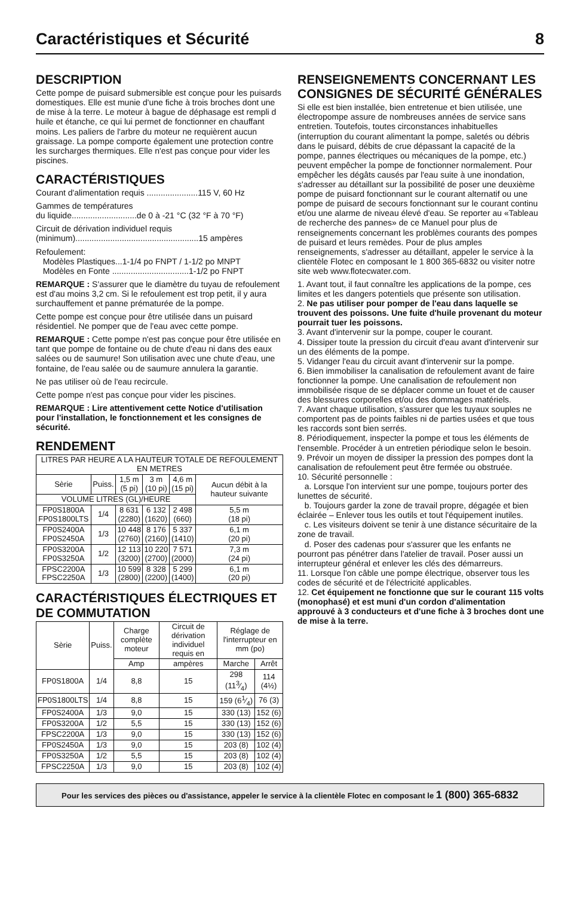Caractéristiques et Sécurité 8
DESCRIPTION
Cette pompe de puisard submersible est conçue pour les puisards domestiques. Elle est munie d'une fiche à trois broches dont une de mise à la terre. Le moteur à bague de déphasage est rempli d huile et étanche, ce qui lui permet de fonctionner en chauffant moins. Les paliers de l'arbre du moteur ne requièrent aucun graissage. La pompe comporte également une protection contre les surcharges thermiques. Elle n'est pas conçue pour vider les piscines.
CARACTÉRISTIQUES
Courant d'alimentation requis ......................115 V, 60 Hz
Gammes de températures
du liquide............................de 0 à -21 °C (32 °F à 70 °F)
Circuit de dérivation individuel requis
(minimum).....................................................15 ampères
Refoulement:
Modèles Plastiques...1-1/4 po FNPT / 1-1/2 po MNPT
Modèles en Fonte .................................1-1/2 po FNPT
REMARQUE : S'assurer que le diamètre du tuyau de refoulement est d'au moins 3,2 cm. Si le refoulement est trop petit, il y aura surchauffement et panne prématurée de la pompe.
Cette pompe est conçue pour être utilisée dans un puisard résidentiel. Ne pomper que de l'eau avec cette pompe.
REMARQUE : Cette pompe n'est pas conçue pour être utilisée en tant que pompe de fontaine ou de chute d'eau ni dans des eaux salées ou de saumure! Son utilisation avec une chute d'eau, une fontaine, de l'eau salée ou de saumure annulera la garantie.
Ne pas utiliser où de l'eau recircule.
Cette pompe n'est pas conçue pour vider les piscines.
REMARQUE : Lire attentivement cette Notice d'utilisation pour l'installation, le fonctionnement et les consignes de sécurité.
RENDEMENT
| LITRES PAR HEURE A LA HAUTEUR TOTALE DE REFOULEMENT EN METRES | | | | | |
| --- | --- | --- | --- | --- | --- |
| Sèrie | Puiss. | 1,5 m (5 pi) | 3 m (10 pi) | 4,6 m (15 pi) | Aucun débit à la hauteur suivante |
| VOLUME LITRES (GL)/HEURE | | | | | |
| FP0S1800A FP0S1800LTS | 1/4 | 8 631 (2280) | 6 132 (1620) | 2 498 (660) | 5,5 m (18 pi) |
| FP0S2400A FP0S2450A | 1/3 | 10 448 (2760) | 8 176 (2160) | 5 337 (1410) | 6,1 m (20 pi) |
| FP0S3200A FP0S3250A | 1/2 | 12 113 (3200) | 10 220 (2700) | 7 571 (2000) | 7,3 m (24 pi) |
| FPSC2200A FPSC2250A | 1/3 | 10 599 (2800) | 8 328 (2200) | 5 299 (1400) | 6,1 m (20 pi) |
CARACTÉRISTIQUES ÉLECTRIQUES ET DE COMMUTATION
| Sèrie | Puiss. | Charge complète moteur | Circuit de dérivation individuel requis en | Réglage de l'interrupteur en mm (po) | |
| --- | --- | --- | --- | --- | --- |
| | | Amp | ampères | Marche | Arrêt |
| FP0S1800A | 1/4 | 8,8 | 15 | 298 (113⁄4) | 114 (4½) |
| FP0S1800LTS | 1/4 | 8,8 | 15 | 159 (61⁄4) | 76 (3) |
| FP0S2400A | 1/3 | 9,0 | 15 | 330 (13) | 152 (6) |
| FP0S3200A | 1/2 | 5,5 | 15 | 330 (13) | 152 (6) |
| FPSC2200A | 1/3 | 9,0 | 15 | 330 (13) | 152 (6) |
| FP0S2450A | 1/3 | 9,0 | 15 | 203 (8) | 102 (4) |
| FP0S3250A | 1/2 | 5,5 | 15 | 203 (8) | 102 (4) |
| FPSC2250A | 1/3 | 9,0 | 15 | 203 (8) | 102 (4) |
RENSEIGNEMENTS CONCERNANT LES CONSIGNES DE SÉCURITÉ GÉNÉRALES
Si elle est bien installée, bien entretenue et bien utilisée, une électropompe assure de nombreuses années de service sans entretien. Toutefois, toutes circonstances inhabituelles (interruption du courant alimentant la pompe, saletés ou débris dans le puisard, débits de crue dépassant la capacité de la pompe, pannes électriques ou mécaniques de la pompe, etc.) peuvent empêcher la pompe de fonctionner normalement. Pour empêcher les dégâts causés par l'eau suite à une inondation, s'adresser au détaillant sur la possibilité de poser une deuxième pompe de puisard fonctionnant sur le courant alternatif ou une pompe de puisard de secours fonctionnant sur le courant continu et/ou une alarme de niveau élevé d'eau. Se reporter au «Tableau de recherche des pannes» de ce Manuel pour plus de renseignements concernant les problèmes courants des pompes de puisard et leurs remèdes. Pour de plus amples renseignements, s'adresser au détaillant, appeler le service à la clientèle Flotec en composant le 1 800 365-6832 ou visiter notre site web www.flotecwater.com.
1. Avant tout, il faut connaître les applications de la pompe, ces limites et les dangers potentiels que présente son utilisation.
2. Ne pas utiliser pour pomper de l'eau dans laquelle se trouvent des poissons. Une fuite d'huile provenant du moteur pourrait tuer les poissons.
3. Avant d'intervenir sur la pompe, couper le courant.
4. Dissiper toute la pression du circuit d'eau avant d'intervenir sur un des éléments de la pompe.
5. Vidanger l'eau du circuit avant d'intervenir sur la pompe.
6. Bien immobiliser la canalisation de refoulement avant de faire fonctionner la pompe. Une canalisation de refoulement non immobilisée risque de se déplacer comme un fouet et de causer des blessures corporelles et/ou des dommages matériels.
7. Avant chaque utilisation, s'assurer que les tuyaux souples ne comportent pas de points faibles ni de parties usées et que tous les raccords sont bien serrés.
8. Périodiquement, inspecter la pompe et tous les éléments de l'ensemble. Procéder à un entretien périodique selon le besoin.
9. Prévoir un moyen de dissiper la pression des pompes dont la canalisation de refoulement peut être fermée ou obstruée.
10. Sécurité personnelle :
a. Lorsque l'on intervient sur une pompe, toujours porter des lunettes de sécurité.
b. Toujours garder la zone de travail propre, dégagée et bien éclairée – Enlever tous les outils et tout l'équipement inutiles.
c. Les visiteurs doivent se tenir à une distance sécuritaire de la zone de travail.
d. Poser des cadenas pour s'assurer que les enfants ne pourront pas pénétrer dans l'atelier de travail. Poser aussi un interrupteur général et enlever les clés des démarreurs.
11. Lorsque l'on câble une pompe électrique, observer tous les codes de sécurité et de l'électricité applicables.
12. Cet équipement ne fonctionne que sur le courant 115 volts (monophasé) et est muni d'un cordon d'alimentation approuvé à 3 conducteurs et d'une fiche à 3 broches dont une de mise à la terre.
Pour les services des pièces ou d'assistance, appeler le service à la clientèle Flotec en composant le 1 (800) 365-6832